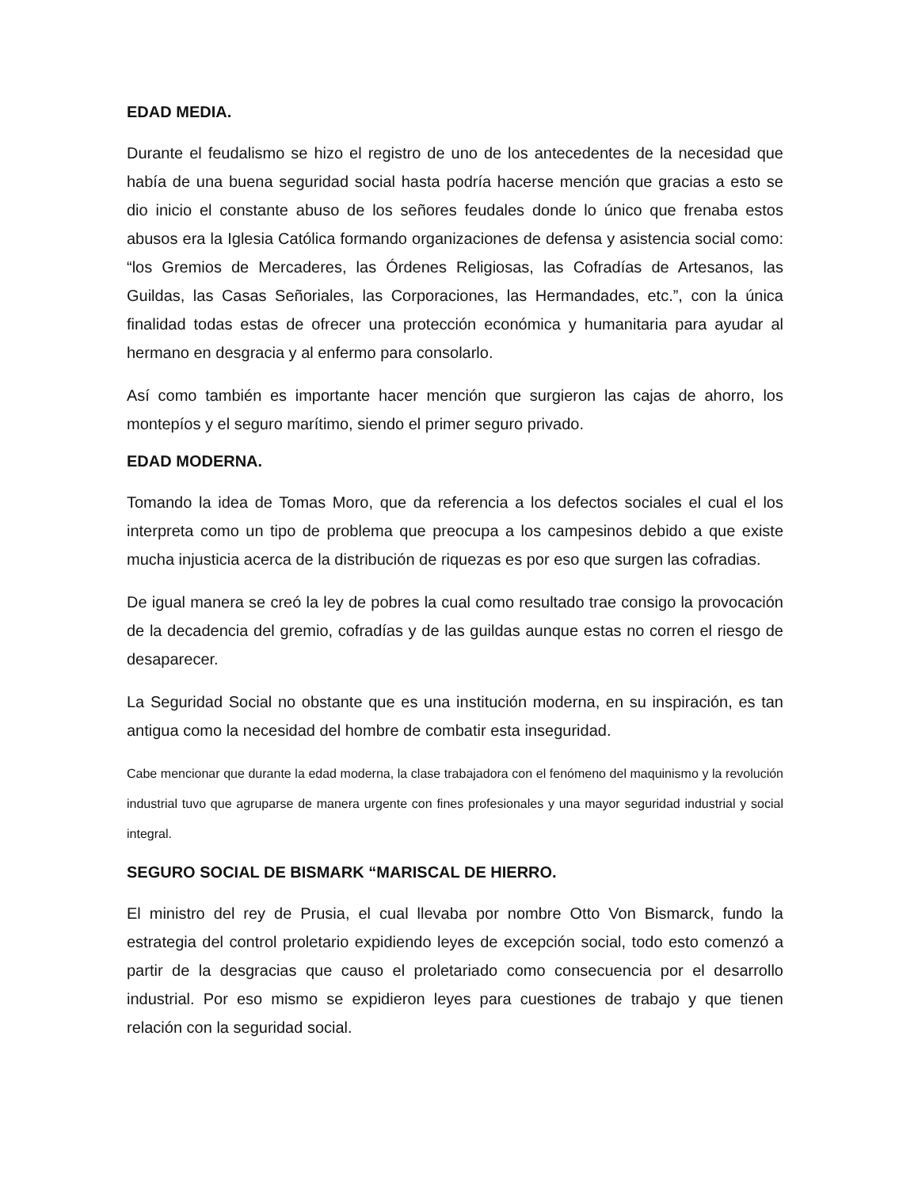EDAD MEDIA.
Durante el feudalismo se hizo el registro de uno de los antecedentes de la necesidad que había de una buena seguridad social hasta podría hacerse mención que gracias a esto se dio inicio el constante abuso de los señores feudales donde lo único que frenaba estos abusos era la Iglesia Católica formando organizaciones de defensa y asistencia social como: “los Gremios de Mercaderes, las Órdenes Religiosas, las Cofradías de Artesanos, las Guildas, las Casas Señoriales, las Corporaciones, las Hermandades, etc.”, con la única finalidad todas estas de ofrecer una protección económica y humanitaria para ayudar al hermano en desgracia y al enfermo para consolarlo.
Así como también es importante hacer mención que surgieron las cajas de ahorro, los montepíos y el seguro marítimo, siendo el primer seguro privado.
EDAD MODERNA.
Tomando la idea de Tomas Moro, que da referencia a los defectos sociales el cual el los interpreta como un tipo de problema que preocupa a los campesinos debido a que existe mucha injusticia acerca de la distribución de riquezas es por eso que surgen las cofradias.
De igual manera se creó la ley de pobres la cual como resultado trae consigo la provocación de la decadencia del gremio, cofradías y de las guildas aunque estas no corren el riesgo de desaparecer.
La Seguridad Social no obstante que es una institución moderna, en su inspiración, es tan antigua como la necesidad del hombre de combatir esta inseguridad.
Cabe mencionar que durante la edad moderna, la clase trabajadora con el fenómeno del maquinismo y la revolución industrial tuvo que agruparse de manera urgente con fines profesionales y una mayor seguridad industrial y social integral.
SEGURO SOCIAL DE BISMARK “MARISCAL DE HIERRO.
El ministro del rey de Prusia, el cual llevaba por nombre Otto Von Bismarck, fundo la estrategia del control proletario expidiendo leyes de excepción social, todo esto comenzó a partir de la desgracias que causo el proletariado como consecuencia por el desarrollo industrial. Por eso mismo se expidieron leyes para cuestiones de trabajo y que tienen relación con la seguridad social.